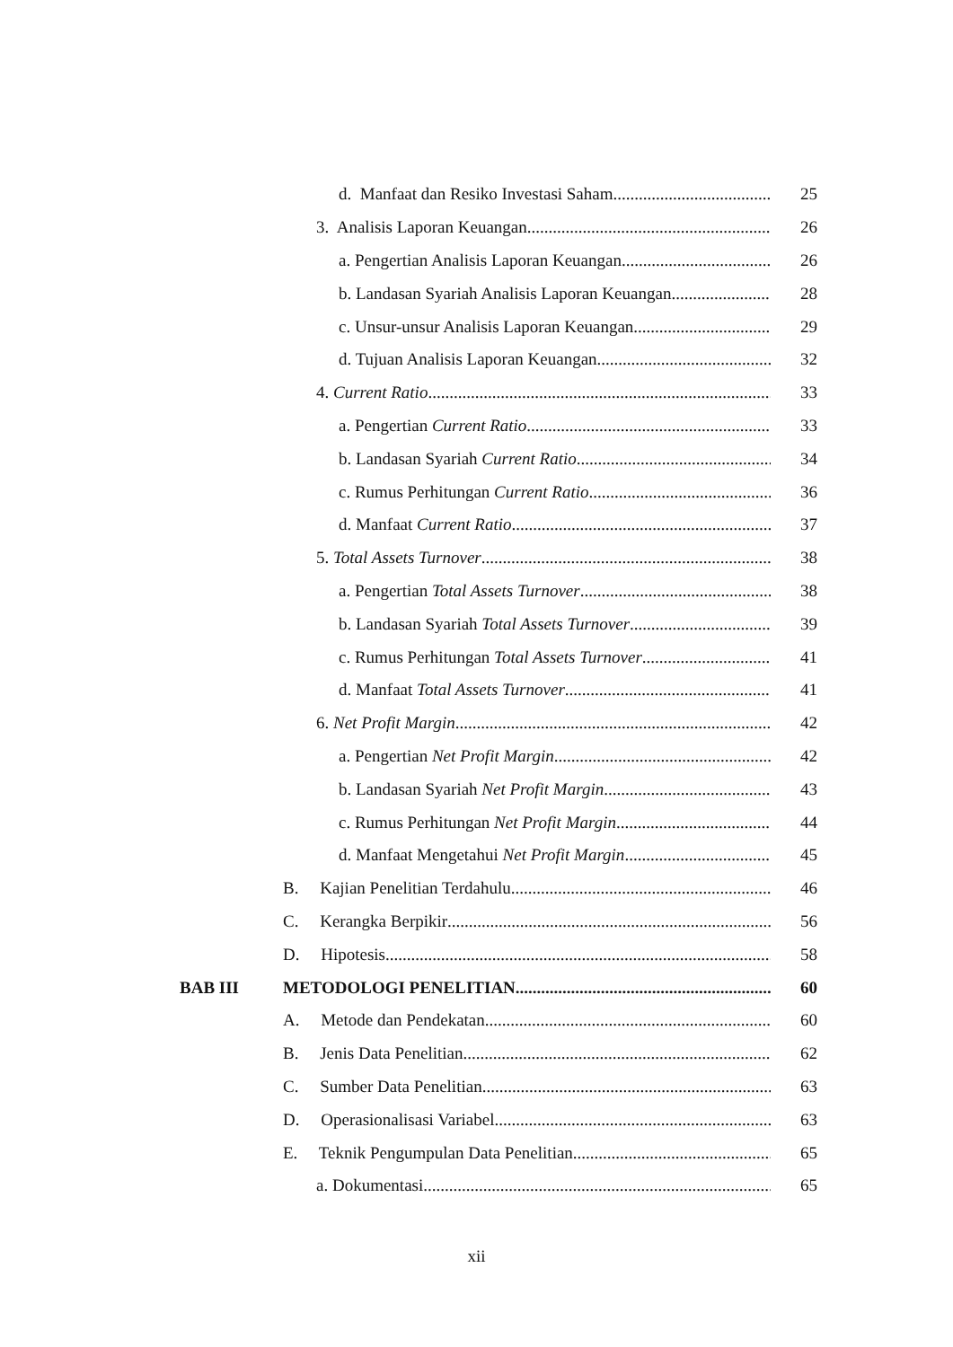d. Manfaat dan Resiko Investasi Saham 25
3. Analisis Laporan Keuangan 26
a. Pengertian Analisis Laporan Keuangan 26
b. Landasan Syariah Analisis Laporan Keuangan 28
c. Unsur-unsur Analisis Laporan Keuangan 29
d. Tujuan Analisis Laporan Keuangan 32
4. Current Ratio 33
a. Pengertian Current Ratio 33
b. Landasan Syariah Current Ratio 34
c. Rumus Perhitungan Current Ratio 36
d. Manfaat Current Ratio 37
5. Total Assets Turnover 38
a. Pengertian Total Assets Turnover 38
b. Landasan Syariah Total Assets Turnover 39
c. Rumus Perhitungan Total Assets Turnover 41
d. Manfaat Total Assets Turnover 41
6. Net Profit Margin 42
a. Pengertian Net Profit Margin 42
b. Landasan Syariah Net Profit Margin 43
c. Rumus Perhitungan Net Profit Margin 44
d. Manfaat Mengetahui Net Profit Margin 45
B. Kajian Penelitian Terdahulu 46
C. Kerangka Berpikir 56
D. Hipotesis 58
BAB III METODOLOGI PENELITIAN 60
A. Metode dan Pendekatan 60
B. Jenis Data Penelitian 62
C. Sumber Data Penelitian 63
D. Operasionalisasi Variabel 63
E. Teknik Pengumpulan Data Penelitian 65
a. Dokumentasi 65
xii